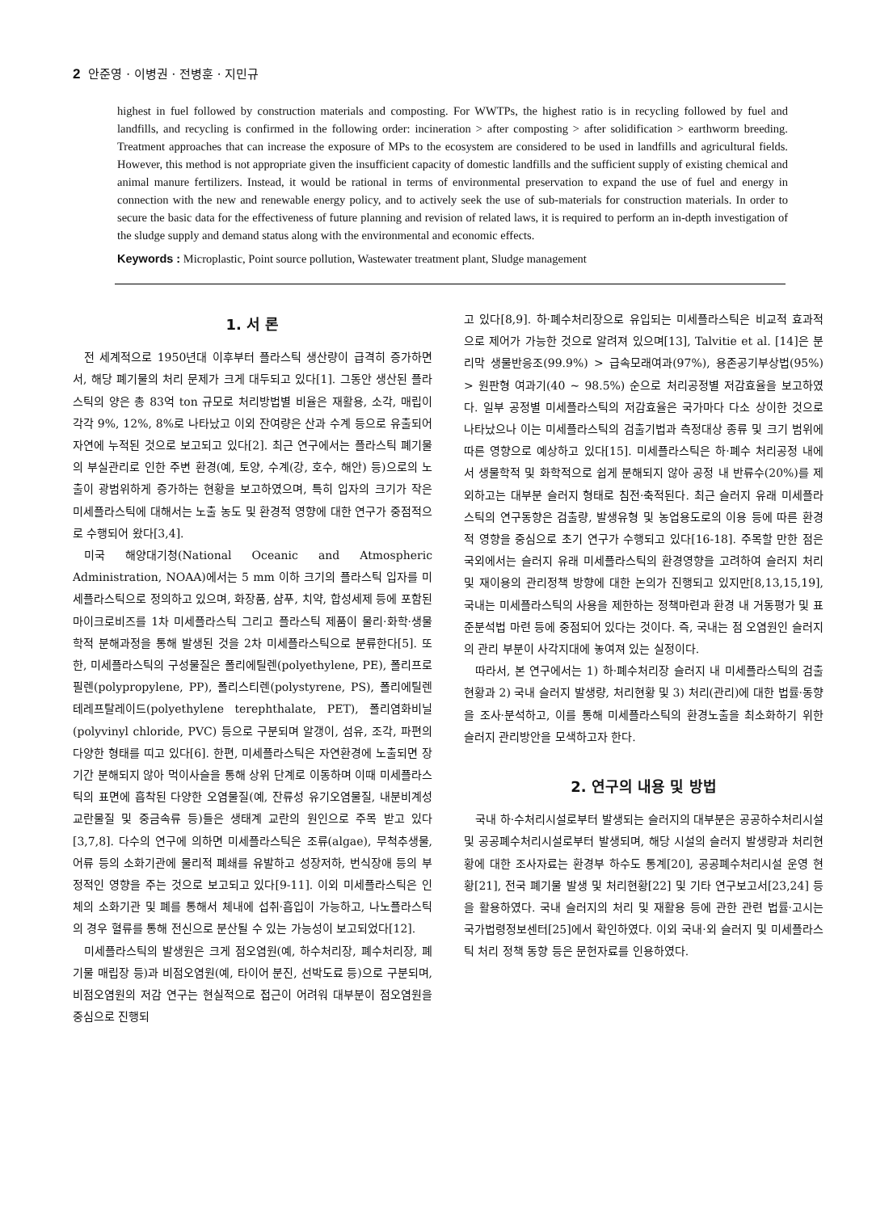2 안준영 · 이병권 · 전병훈 · 지민규
highest in fuel followed by construction materials and composting. For WWTPs, the highest ratio is in recycling followed by fuel and landfills, and recycling is confirmed in the following order: incineration > after composting > after solidification > earthworm breeding. Treatment approaches that can increase the exposure of MPs to the ecosystem are considered to be used in landfills and agricultural fields. However, this method is not appropriate given the insufficient capacity of domestic landfills and the sufficient supply of existing chemical and animal manure fertilizers. Instead, it would be rational in terms of environmental preservation to expand the use of fuel and energy in connection with the new and renewable energy policy, and to actively seek the use of sub-materials for construction materials. In order to secure the basic data for the effectiveness of future planning and revision of related laws, it is required to perform an in-depth investigation of the sludge supply and demand status along with the environmental and economic effects.
Keywords : Microplastic, Point source pollution, Wastewater treatment plant, Sludge management
1. 서 론
전 세계적으로 1950년대 이후부터 플라스틱 생산량이 급격히 증가하면서, 해당 폐기물의 처리 문제가 크게 대두되고 있다[1]. 그동안 생산된 플라스틱의 양은 총 83억 ton 규모로 처리방법별 비율은 재활용, 소각, 매립이 각각 9%, 12%, 8%로 나타났고 이외 잔여량은 산과 수계 등으로 유출되어 자연에 누적된 것으로 보고되고 있다[2]. 최근 연구에서는 플라스틱 폐기물의 부실관리로 인한 주변 환경(예, 토양, 수계(강, 호수, 해안) 등)으로의 노출이 광범위하게 증가하는 현황을 보고하였으며, 특히 입자의 크기가 작은 미세플라스틱에 대해서는 노출 농도 및 환경적 영향에 대한 연구가 중점적으로 수행되어 왔다[3,4].
미국 해양대기청(National Oceanic and Atmospheric Administration, NOAA)에서는 5 mm 이하 크기의 플라스틱 입자를 미세플라스틱으로 정의하고 있으며, 화장품, 샴푸, 치약, 합성세제 등에 포함된 마이크로비즈를 1차 미세플라스틱 그리고 플라스틱 제품이 물리·화학·생물학적 분해과정을 통해 발생된 것을 2차 미세플라스틱으로 분류한다[5]. 또한, 미세플라스틱의 구성물질은 폴리에틸렌(polyethylene, PE), 폴리프로필렌(polypropylene, PP), 폴리스티렌(polystyrene, PS), 폴리에틸렌 테레프탈레이드(polyethylene terephthalate, PET), 폴리염화비닐(polyvinyl chloride, PVC) 등으로 구분되며 알갱이, 섬유, 조각, 파편의 다양한 형태를 띠고 있다[6]. 한편, 미세플라스틱은 자연환경에 노출되면 장기간 분해되지 않아 먹이사슬을 통해 상위 단계로 이동하며 이때 미세플라스틱의 표면에 흡착된 다양한 오염물질(예, 잔류성 유기오염물질, 내분비계성 교란물질 및 중금속류 등)들은 생태계 교란의 원인으로 주목 받고 있다[3,7,8]. 다수의 연구에 의하면 미세플라스틱은 조류(algae), 무척추생물, 어류 등의 소화기관에 물리적 폐쇄를 유발하고 성장저하, 번식장애 등의 부정적인 영향을 주는 것으로 보고되고 있다[9-11]. 이외 미세플라스틱은 인체의 소화기관 및 폐를 통해서 체내에 섭취·흡입이 가능하고, 나노플라스틱의 경우 혈류를 통해 전신으로 분산될 수 있는 가능성이 보고되었다[12].
미세플라스틱의 발생원은 크게 점오염원(예, 하수처리장, 폐수처리장, 폐기물 매립장 등)과 비점오염원(예, 타이어 분진, 선박도료 등)으로 구분되며, 비점오염원의 저감 연구는 현실적으로 접근이 어려워 대부분이 점오염원을 중심으로 진행되
고 있다[8,9]. 하·폐수처리장으로 유입되는 미세플라스틱은 비교적 효과적으로 제어가 가능한 것으로 알려져 있으며[13], Talvitie et al. [14]은 분리막 생물반응조(99.9%) > 급속모래여과(97%), 용존공기부상법(95%) > 원판형 여과기(40 ~ 98.5%) 순으로 처리공정별 저감효율을 보고하였다. 일부 공정별 미세플라스틱의 저감효율은 국가마다 다소 상이한 것으로 나타났으나 이는 미세플라스틱의 검출기법과 측정대상 종류 및 크기 범위에 따른 영향으로 예상하고 있다[15]. 미세플라스틱은 하·폐수 처리공정 내에서 생물학적 및 화학적으로 쉽게 분해되지 않아 공정 내 반류수(20%)를 제외하고는 대부분 슬러지 형태로 침전·축적된다. 최근 슬러지 유래 미세플라스틱의 연구동향은 검출량, 발생유형 및 농업용도로의 이용 등에 따른 환경적 영향을 중심으로 초기 연구가 수행되고 있다[16-18]. 주목할 만한 점은 국외에서는 슬러지 유래 미세플라스틱의 환경영향을 고려하여 슬러지 처리 및 재이용의 관리정책 방향에 대한 논의가 진행되고 있지만[8,13,15,19], 국내는 미세플라스틱의 사용을 제한하는 정책마련과 환경 내 거동평가 및 표준분석법 마련 등에 중점되어 있다는 것이다. 즉, 국내는 점 오염원인 슬러지의 관리 부분이 사각지대에 놓여져 있는 실정이다.
따라서, 본 연구에서는 1) 하·폐수처리장 슬러지 내 미세플라스틱의 검출 현황과 2) 국내 슬러지 발생량, 처리현황 및 3) 처리(관리)에 대한 법률·동향을 조사·분석하고, 이를 통해 미세플라스틱의 환경노출을 최소화하기 위한 슬러지 관리방안을 모색하고자 한다.
2. 연구의 내용 및 방법
국내 하·수처리시설로부터 발생되는 슬러지의 대부분은 공공하수처리시설 및 공공폐수처리시설로부터 발생되며, 해당 시설의 슬러지 발생량과 처리현황에 대한 조사자료는 환경부 하수도 통계[20], 공공폐수처리시설 운영 현황[21], 전국 폐기물 발생 및 처리현황[22] 및 기타 연구보고서[23,24] 등을 활용하였다. 국내 슬러지의 처리 및 재활용 등에 관한 관련 법률·고시는 국가법령정보센터[25]에서 확인하였다. 이외 국내·외 슬러지 및 미세플라스틱 처리 정책 동향 등은 문헌자료를 인용하였다.